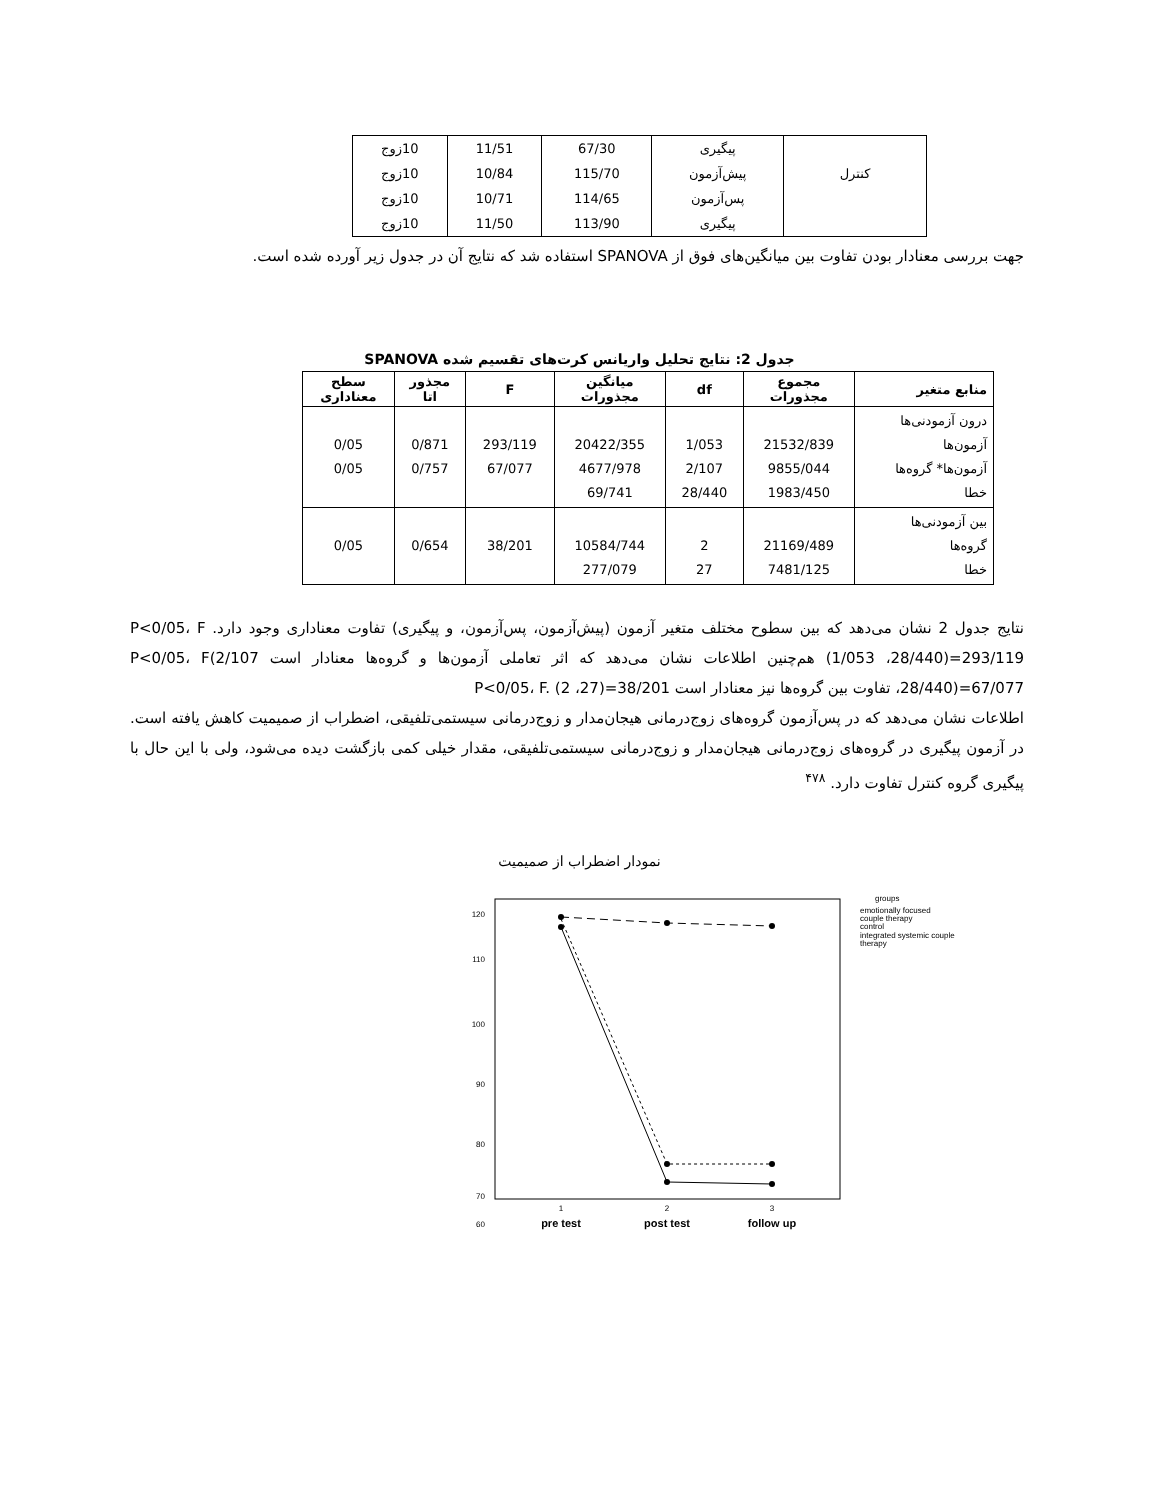| | پیگیری | 67/30 | 11/51 | 10زوج |
| کنترل | پیش‌آزمون | 115/70 | 10/84 | 10زوج |
| | پس‌آزمون | 114/65 | 10/71 | 10زوج |
| | پیگیری | 113/90 | 11/50 | 10زوج |
جهت بررسی معنادار بودن تفاوت بین میانگین‌های فوق از SPANOVA استفاده شد که نتایج آن در جدول زیر آورده شده است.
جدول 2: نتایج تحلیل واریانس کرت‌های تقسیم شده SPANOVA
| منابع متغیر | مجموع مجذورات | df | میانگین مجذورات | F | مجذور اتا | سطح معناداری |
| --- | --- | --- | --- | --- | --- | --- |
| درون آزمودنی‌ها آزمون‌ها آزمون‌ها* گروه‌ها خطا | 21532/839 9855/044 1983/450 | 1/053 2/107 28/440 | 20422/355 4677/978 69/741 | 293/119 67/077 | 0/871 0/757 | 0/05 0/05 |
| بین آزمودنی‌ها گروه‌ها خطا | 21169/489 7481/125 | 2 27 | 10584/744 277/079 | 38/201 | 0/654 | 0/05 |
نتایج جدول 2 نشان می‌دهد که بین سطوح مختلف متغیر آزمون (پیش‌آزمون، پس‌آزمون، و پیگیری) تفاوت معناداری وجود دارد. P<0/05، F (1/053 ،28/440)=293/119 هم‌چنین اطلاعات نشان می‌دهد که اثر تعاملی آزمون‌ها و گروه‌ها معنادار است P<0/05، F(2/107 ،28/440)=67/077 تفاوت بین گروه‌ها نیز معنادار است P<0/05، F. (2 ،27)=38/201
اطلاعات نشان می‌دهد که در پس‌آزمون گروه‌های زوج‌درمانی هیجان‌مدار و زوج‌درمانی سیستمی‌تلفیقی، اضطراب از صمیمیت کاهش یافته است. در آزمون پیگیری در گروه‌های زوج‌درمانی هیجان‌مدار و زوج‌درمانی سیستمی‌تلفیقی، مقدار خیلی کمی بازگشت دیده می‌شود، ولی با این حال با پیگیری گروه کنترل تفاوت دارد. <sup>۴۷۸</sup>
نمودار اضطراب از صمیمیت
120
110
100
90
80
70
60
1
2
3
pre test
post test
follow up
groups
emotionally focused
couple therapy
control
integrated systemic couple
therapy